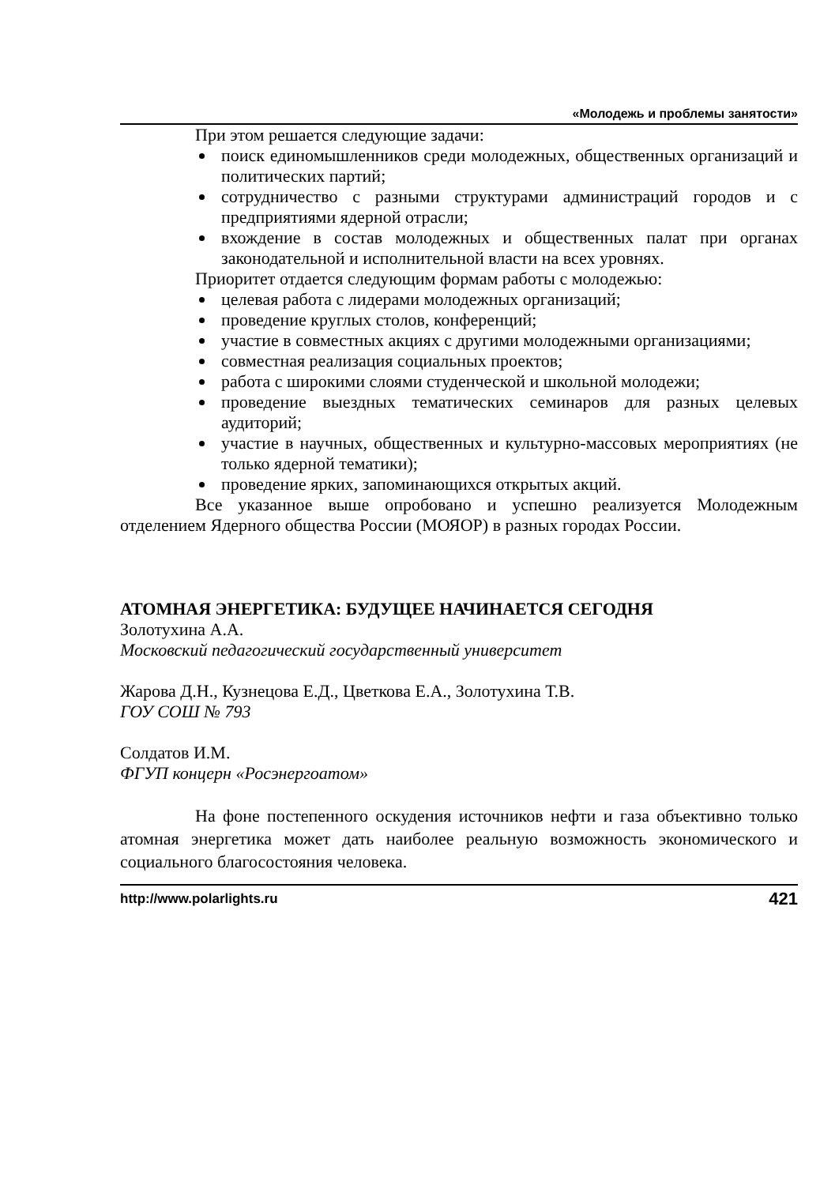«Молодежь и проблемы занятости»
При этом решается следующие задачи:
поиск единомышленников среди молодежных, общественных организаций и политических партий;
сотрудничество с разными структурами администраций городов и с предприятиями ядерной отрасли;
вхождение в состав молодежных и общественных палат при органах законодательной и исполнительной власти на всех уровнях.
Приоритет отдается следующим формам работы с молодежью:
целевая работа с лидерами молодежных организаций;
проведение круглых столов, конференций;
участие в совместных акциях с другими молодежными организациями;
совместная реализация социальных проектов;
работа с широкими слоями студенческой и школьной молодежи;
проведение выездных тематических семинаров для разных целевых аудиторий;
участие в научных, общественных и культурно-массовых мероприятиях (не только ядерной тематики);
проведение ярких, запоминающихся открытых акций.
Все указанное выше опробовано и успешно реализуется Молодежным отделением Ядерного общества России (МОЯОР) в разных городах России.
АТОМНАЯ ЭНЕРГЕТИКА: БУДУЩЕЕ НАЧИНАЕТСЯ СЕГОДНЯ
Золотухина А.А.
Московский педагогический государственный университет
Жарова Д.Н., Кузнецова Е.Д., Цветкова Е.А., Золотухина Т.В.
ГОУ СОШ № 793
Солдатов И.М.
ФГУП концерн «Росэнергоатом»
На фоне постепенного оскудения источников нефти и газа объективно только атомная энергетика может дать наиболее реальную возможность экономического и социального благосостояния человека.
http://www.polarlights.ru 421